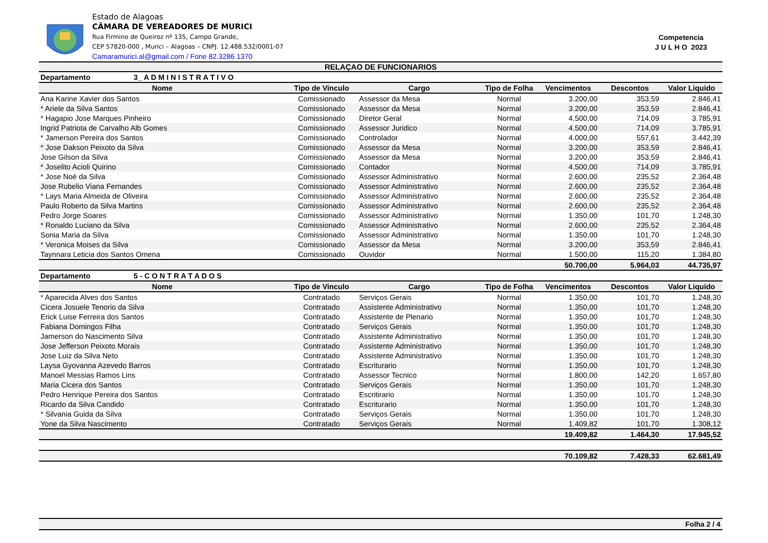Estado de Alagoas
CÂMARA DE VEREADORES DE MURICI
Rua Firmino de Queiroz nº 135, Campo Grande,
CEP 57820-000 , Murici – Alagoas – CNPJ. 12.488.532/0001-07
Camaramurici.al@gmail.com / Fone 82.3286.1370
Competencia
J U L H O 2023
RELAÇAO DE FUNCIONARIOS
| Departamento 3_ A D M I N I S T R A T I V O | | | | | | |
| Nome | Tipo de Vinculo | Cargo | Tipo de Folha | Vencimentos | Descontos | Valor Liquido |
| Ana Karine Xavier dos Santos | Comissionado | Assessor da Mesa | Normal | 3.200,00 | 353,59 | 2.846,41 |
| * Ariele da Silva Santos | Comissionado | Assessor da Mesa | Normal | 3.200,00 | 353,59 | 2.846,41 |
| * Hagapio Jose Marques Pinheiro | Comissionado | Diretor Geral | Normal | 4.500,00 | 714,09 | 3.785,91 |
| Ingrid Patriota de Carvalho Alb Gomes | Comissionado | Assessor Juridico | Normal | 4.500,00 | 714,09 | 3.785,91 |
| * Jamerson Pereira dos Santos | Comissionado | Controlador | Normal | 4.000,00 | 557,61 | 3.442,39 |
| * Jose Dakson Peixoto da Silva | Comissionado | Assessor da Mesa | Normal | 3.200,00 | 353,59 | 2.846,41 |
| Jose Gilson da Silva | Comissionado | Assessor da Mesa | Normal | 3.200,00 | 353,59 | 2.846,41 |
| * Joselito Acioli Quirino | Comissionado | Contador | Normal | 4.500,00 | 714,09 | 3.785,91 |
| * Jose Noé da Silva | Comissionado | Assessor Administrativo | Normal | 2.600,00 | 235,52 | 2.364,48 |
| Jose Rubelio Viana Fernandes | Comissionado | Assessor Administrativo | Normal | 2.600,00 | 235,52 | 2.364,48 |
| * Lays Maria Almeida de Oliveira | Comissionado | Assessor Administrativo | Normal | 2.600,00 | 235,52 | 2.364,48 |
| Paulo Roberto da Silva Martins | Comissionado | Assessor Administrativo | Normal | 2.600,00 | 235,52 | 2.364,48 |
| Pedro Jorge Soares | Comissionado | Assessor Administrativo | Normal | 1.350,00 | 101,70 | 1.248,30 |
| * Ronaldo Luciano da Silva | Comissionado | Assessor Administrativo | Normal | 2.600,00 | 235,52 | 2.364,48 |
| Sonia Maria da Silva | Comissionado | Assessor Administrativo | Normal | 1.350,00 | 101,70 | 1.248,30 |
| * Veronica Moises da Silva | Comissionado | Assessor da Mesa | Normal | 3.200,00 | 353,59 | 2.846,41 |
| Taynnara Leticia dos Santos Omena | Comissionado | Ouvidor | Normal | 1.500,00 | 115,20 | 1.384,80 |
| | | | | 50.700,00 | 5.964,03 | 44.735,97 |
| Departamento 5 - C O N T R A T A D O S | | | | | | |
| Nome | Tipo de Vinculo | Cargo | Tipo de Folha | Vencimentos | Descontos | Valor Liquido |
| * Aparecida Alves dos Santos | Contratado | Serviços Gerais | Normal | 1.350,00 | 101,70 | 1.248,30 |
| Cicera Josuele Tenorio da Silva | Contratado | Assistente Administrativo | Normal | 1.350,00 | 101,70 | 1.248,30 |
| Erick Luise Ferreira dos Santos | Contratado | Assistente de Plenario | Normal | 1.350,00 | 101,70 | 1.248,30 |
| Fabiana Domingos Filha | Contratado | Serviços Gerais | Normal | 1.350,00 | 101,70 | 1.248,30 |
| Jamerson do Nascimento Silva | Contratado | Assistente Administrativo | Normal | 1.350,00 | 101,70 | 1.248,30 |
| Jose Jefferson Peixoto Morais | Contratado | Assistente Administrativo | Normal | 1.350,00 | 101,70 | 1.248,30 |
| Jose Luiz da Silva Neto | Contratado | Assistente Administrativo | Normal | 1.350,00 | 101,70 | 1.248,30 |
| Laysa Gyovanna Azevedo Barros | Contratado | Escriturario | Normal | 1.350,00 | 101,70 | 1.248,30 |
| Manoel Messias Ramos Lins | Contratado | Assessor Tecnico | Normal | 1.800,00 | 142,20 | 1.657,80 |
| Maria Cicera dos Santos | Contratado | Serviços Gerais | Normal | 1.350,00 | 101,70 | 1.248,30 |
| Pedro Henrique Pereira dos Santos | Contratado | Escritirario | Normal | 1.350,00 | 101,70 | 1.248,30 |
| Ricardo da Silva Candido | Contratado | Escriturario | Normal | 1.350,00 | 101,70 | 1.248,30 |
| * Silvania Guida da Silva | Contratado | Serviços Gerais | Normal | 1.350,00 | 101,70 | 1.248,30 |
| Yone da Silva Nascimento | Contratado | Serviços Gerais | Normal | 1.409,82 | 101,70 | 1.308,12 |
| | | | | 19.409,82 | 1.464,30 | 17.945,52 |
| | | | | 70.109,82 | 7.428,33 | 62.681,49 |
Folha 2 / 4